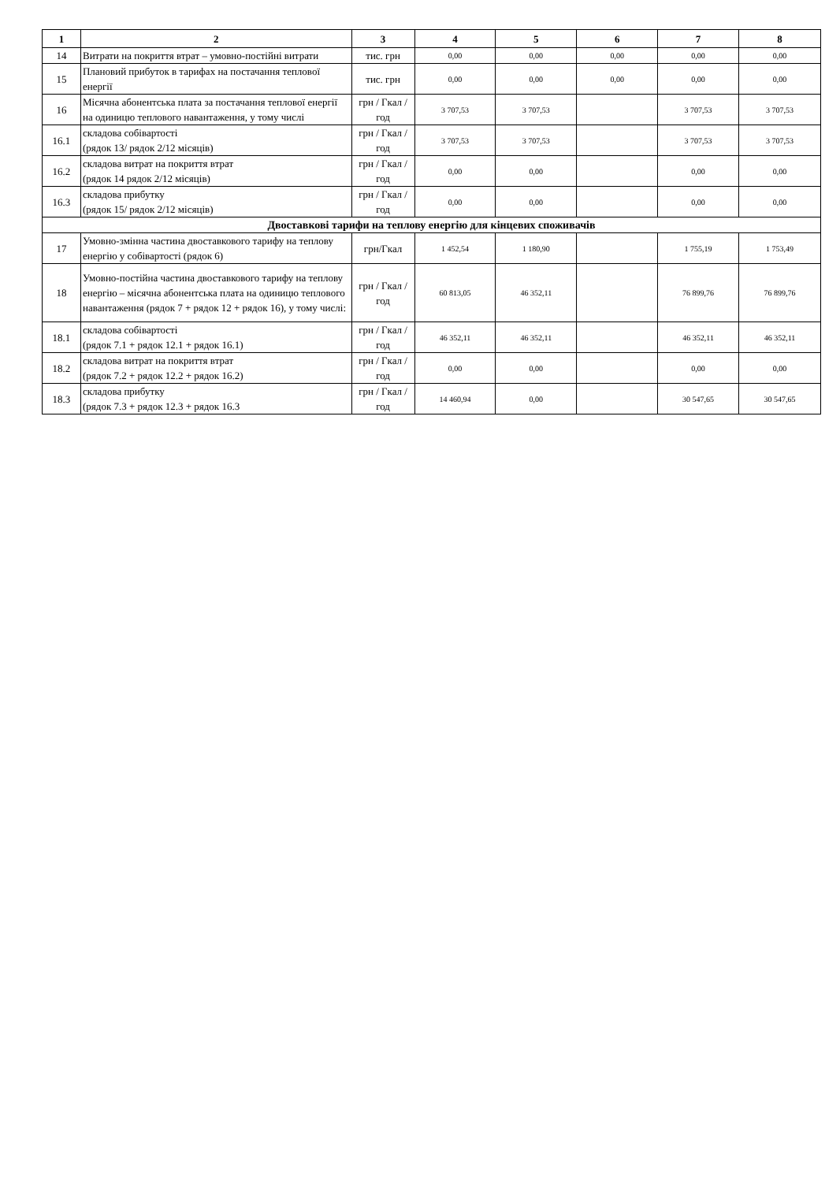| 1 | 2 | 3 | 4 | 5 | 6 | 7 | 8 |
| --- | --- | --- | --- | --- | --- | --- | --- |
| 14 | Витрати на покриття втрат – умовно-постійні витрати | тис. грн | 0,00 | 0,00 | 0,00 | 0,00 | 0,00 |
| 15 | Плановий прибуток в тарифах на постачання теплової енергії | тис. грн | 0,00 | 0,00 | 0,00 | 0,00 | 0,00 |
| 16 | Місячна абонентська плата за постачання теплової енергії на одиницю теплового навантаження, у тому числі | грн / Гкал /год | 3 707,53 | 3 707,53 | | 3 707,53 | 3 707,53 |
| 16.1 | складова собівартості (рядок 13/ рядок 2/12 місяців) | грн / Гкал /год | 3 707,53 | 3 707,53 | | 3 707,53 | 3 707,53 |
| 16.2 | складова витрат на покриття втрат (рядок 14 рядок 2/12 місяців) | грн / Гкал /год | 0,00 | 0,00 | | 0,00 | 0,00 |
| 16.3 | складова прибутку (рядок 15/ рядок 2/12 місяців) | грн / Гкал /год | 0,00 | 0,00 | | 0,00 | 0,00 |
| Двоставкові тарифи на теплову енергію для кінцевих споживачів | | | | | | | |
| 17 | Умовно-змінна частина двоставкового тарифу на теплову енергію у собівартості (рядок 6) | грн/Гкал | 1 452,54 | 1 180,90 | | 1 755,19 | 1 753,49 |
| 18 | Умовно-постійна частина двоставкового тарифу на теплову енергію – місячна абонентська плата на одиницю теплового навантаження (рядок 7 + рядок 12 + рядок 16), у тому числі: | грн / Гкал /год | 60 813,05 | 46 352,11 | | 76 899,76 | 76 899,76 |
| 18.1 | складова собівартості (рядок 7.1 + рядок 12.1 + рядок 16.1) | грн / Гкал /год | 46 352,11 | 46 352,11 | | 46 352,11 | 46 352,11 |
| 18.2 | складова витрат на покриття втрат (рядок 7.2 + рядок 12.2 + рядок 16.2) | грн / Гкал /год | 0,00 | 0,00 | | 0,00 | 0,00 |
| 18.3 | складова прибутку (рядок 7.3 + рядок 12.3 + рядок 16.3 | грн / Гкал /год | 14 460,94 | 0,00 | | 30 547,65 | 30 547,65 |